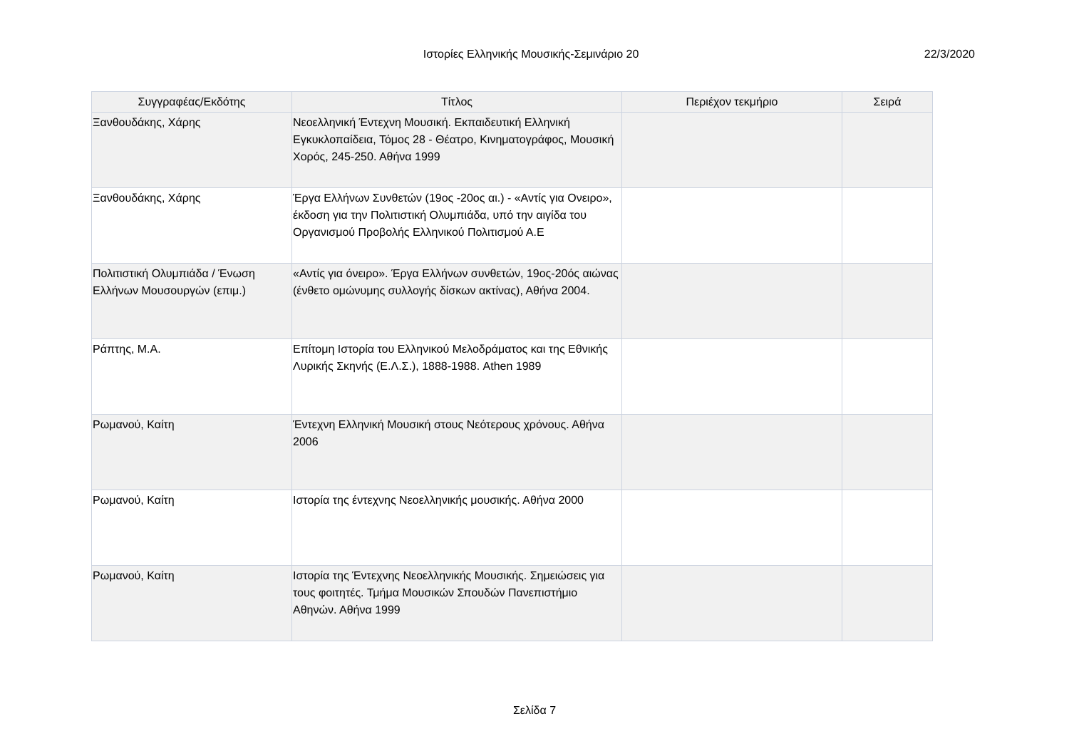Ιστορίες Ελληνικής Μουσικής-Σεμινάριο 20 22/3/2020
| Συγγραφέας/Εκδότης | Τίτλος | Περιέχον τεκμήριο | Σειρά |
| --- | --- | --- | --- |
| Ξανθουδάκης, Χάρης | Νεοελληνική Έντεχνη Μουσική. Εκπαιδευτική Ελληνική Εγκυκλοπαίδεια, Τόμος 28 - Θέατρο, Κινηματογράφος, Μουσική Χορός, 245-250. Αθήνα 1999 | | |
| Ξανθουδάκης, Χάρης | Έργα Ελλήνων Συνθετών (19ος -20ος αι.) - «Αντίς για Ονειρο», έκδοση για την Πολιτιστική Ολυμπιάδα, υπό την αιγίδα του Οργανισμού Προβολής Ελληνικού Πολιτισμού Α.Ε | | |
| Πολιτιστική Ολυμπιάδα / Ένωση Ελλήνων Μουσουργών (επιμ.) | «Αντίς για όνειρο». Έργα Ελλήνων συνθετών, 19ος-20ός αιώνας (ένθετο ομώνυμης συλλογής δίσκων ακτίνας), Αθήνα 2004. | | |
| Ράπτης, Μ.Α. | Επίτομη Ιστορία του Ελληνικού Μελοδράματος και της Εθνικής Λυρικής Σκηνής (Ε.Λ.Σ.), 1888-1988. Athen 1989 | | |
| Ρωμανού, Καίτη | Έντεχνη Ελληνική Μουσική στους Νεότερους χρόνους. Αθήνα 2006 | | |
| Ρωμανού, Καίτη | Ιστορία της έντεχνης Νεοελληνικής μουσικής. Αθήνα 2000 | | |
| Ρωμανού, Καίτη | Ιστορία της Έντεχνης Νεοελληνικής Μουσικής. Σημειώσεις για τους φοιτητές. Τμήμα Μουσικών Σπουδών Πανεπιστήμιο Αθηνών. Αθήνα 1999 | | |
Σελίδα 7